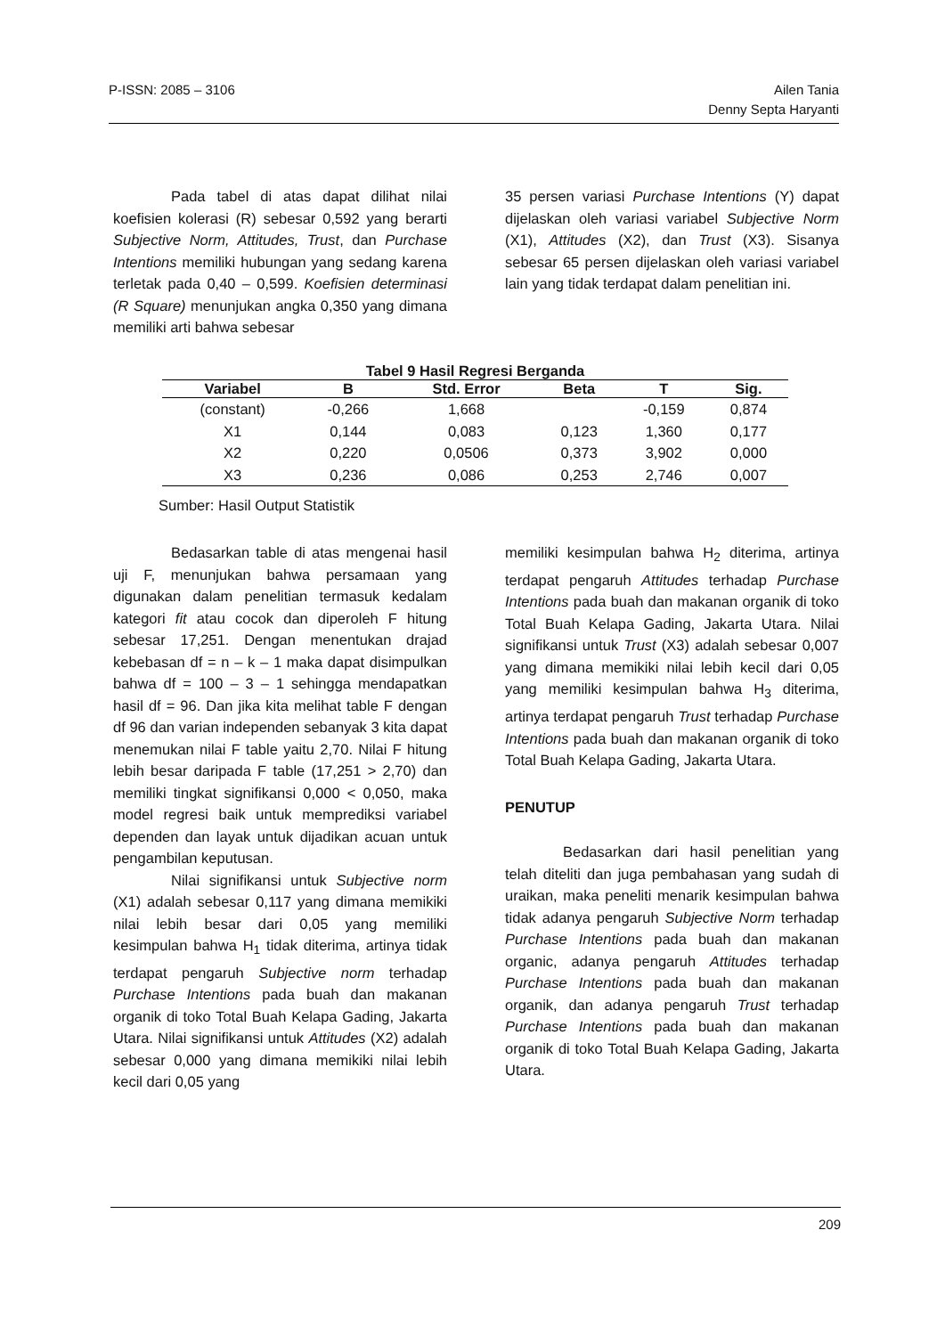P-ISSN: 2085 – 3106 Ailen Tania
Denny Septa Haryanti
Pada tabel di atas dapat dilihat nilai koefisien kolerasi (R) sebesar 0,592 yang berarti Subjective Norm, Attitudes, Trust, dan Purchase Intentions memiliki hubungan yang sedang karena terletak pada 0,40 – 0,599. Koefisien determinasi (R Square) menunjukan angka 0,350 yang dimana memiliki arti bahwa sebesar
35 persen variasi Purchase Intentions (Y) dapat dijelaskan oleh variasi variabel Subjective Norm (X1), Attitudes (X2), dan Trust (X3). Sisanya sebesar 65 persen dijelaskan oleh variasi variabel lain yang tidak terdapat dalam penelitian ini.
Tabel 9 Hasil Regresi Berganda
| Variabel | B | Std. Error | Beta | T | Sig. |
| --- | --- | --- | --- | --- | --- |
| (constant) | -0,266 | 1,668 | | -0,159 | 0,874 |
| X1 | 0,144 | 0,083 | 0,123 | 1,360 | 0,177 |
| X2 | 0,220 | 0,0506 | 0,373 | 3,902 | 0,000 |
| X3 | 0,236 | 0,086 | 0,253 | 2,746 | 0,007 |
Sumber: Hasil Output Statistik
Bedasarkan table di atas mengenai hasil uji F, menunjukan bahwa persamaan yang digunakan dalam penelitian termasuk kedalam kategori fit atau cocok dan diperoleh F hitung sebesar 17,251. Dengan menentukan drajad kebebasan df = n – k – 1 maka dapat disimpulkan bahwa df = 100 – 3 – 1 sehingga mendapatkan hasil df = 96. Dan jika kita melihat table F dengan df 96 dan varian independen sebanyak 3 kita dapat menemukan nilai F table yaitu 2,70. Nilai F hitung lebih besar daripada F table (17,251 > 2,70) dan memiliki tingkat signifikansi 0,000 < 0,050, maka model regresi baik untuk memprediksi variabel dependen dan layak untuk dijadikan acuan untuk pengambilan keputusan.
Nilai signifikansi untuk Subjective norm (X1) adalah sebesar 0,117 yang dimana memikiki nilai lebih besar dari 0,05 yang memiliki kesimpulan bahwa H<sub>1</sub> tidak diterima, artinya tidak terdapat pengaruh Subjective norm terhadap Purchase Intentions pada buah dan makanan organik di toko Total Buah Kelapa Gading, Jakarta Utara. Nilai signifikansi untuk Attitudes (X2) adalah sebesar 0,000 yang dimana memikiki nilai lebih kecil dari 0,05 yang
memiliki kesimpulan bahwa H<sub>2</sub> diterima, artinya terdapat pengaruh Attitudes terhadap Purchase Intentions pada buah dan makanan organik di toko Total Buah Kelapa Gading, Jakarta Utara. Nilai signifikansi untuk Trust (X3) adalah sebesar 0,007 yang dimana memikiki nilai lebih kecil dari 0,05 yang memiliki kesimpulan bahwa H<sub>3</sub> diterima, artinya terdapat pengaruh Trust terhadap Purchase Intentions pada buah dan makanan organik di toko Total Buah Kelapa Gading, Jakarta Utara.
PENUTUP
Bedasarkan dari hasil penelitian yang telah diteliti dan juga pembahasan yang sudah di uraikan, maka peneliti menarik kesimpulan bahwa tidak adanya pengaruh Subjective Norm terhadap Purchase Intentions pada buah dan makanan organic, adanya pengaruh Attitudes terhadap Purchase Intentions pada buah dan makanan organik, dan adanya pengaruh Trust terhadap Purchase Intentions pada buah dan makanan organik di toko Total Buah Kelapa Gading, Jakarta Utara.
209